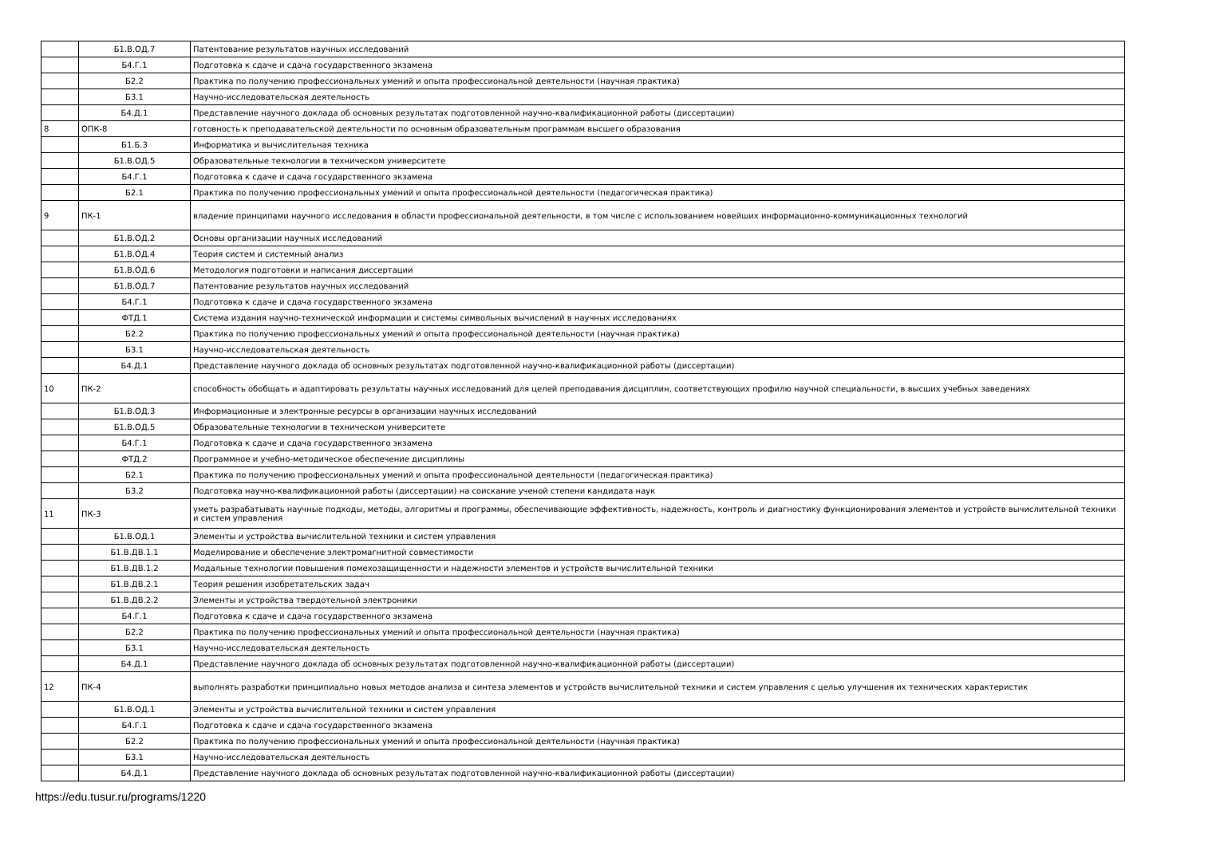| | Б1.В.ОД.7 | Патентование результатов научных исследований |
| | Б4.Г.1 | Подготовка к сдаче и сдача государственного экзамена |
| | Б2.2 | Практика по получению профессиональных умений и опыта профессиональной деятельности (научная практика) |
| | Б3.1 | Научно-исследовательская деятельность |
| | Б4.Д.1 | Представление научного доклада об основных результатах подготовленной научно-квалификационной работы (диссертации) |
| 8 | ОПК-8 | готовность к преподавательской деятельности по основным образовательным программам высшего образования |
| | Б1.Б.3 | Информатика и вычислительная техника |
| | Б1.В.ОД.5 | Образовательные технологии в техническом университете |
| | Б4.Г.1 | Подготовка к сдаче и сдача государственного экзамена |
| | Б2.1 | Практика по получению профессиональных умений и опыта профессиональной деятельности (педагогическая практика) |
| 9 | ПК-1 | владение принципами научного исследования в области профессиональной деятельности, в том числе с использованием новейших информационно-коммуникационных технологий |
| | Б1.В.ОД.2 | Основы организации научных исследований |
| | Б1.В.ОД.4 | Теория систем и системный анализ |
| | Б1.В.ОД.6 | Методология подготовки и написания диссертации |
| | Б1.В.ОД.7 | Патентование результатов научных исследований |
| | Б4.Г.1 | Подготовка к сдаче и сдача государственного экзамена |
| | ФТД.1 | Система издания научно-технической информации и системы символьных вычислений в научных исследованиях |
| | Б2.2 | Практика по получению профессиональных умений и опыта профессиональной деятельности (научная практика) |
| | Б3.1 | Научно-исследовательская деятельность |
| | Б4.Д.1 | Представление научного доклада об основных результатах подготовленной научно-квалификационной работы (диссертации) |
| 10 | ПК-2 | способность обобщать и адаптировать результаты научных исследований для целей преподавания дисциплин, соответствующих профилю научной специальности, в высших учебных заведениях |
| | Б1.В.ОД.3 | Информационные и электронные ресурсы в организации научных исследований |
| | Б1.В.ОД.5 | Образовательные технологии в техническом университете |
| | Б4.Г.1 | Подготовка к сдаче и сдача государственного экзамена |
| | ФТД.2 | Программное и учебно-методическое обеспечение дисциплины |
| | Б2.1 | Практика по получению профессиональных умений и опыта профессиональной деятельности (педагогическая практика) |
| | Б3.2 | Подготовка научно-квалификационной работы (диссертации) на соискание ученой степени кандидата наук |
| 11 | ПК-3 | уметь разрабатывать научные подходы, методы, алгоритмы и программы, обеспечивающие эффективность, надежность, контроль и диагностику функционирования элементов и устройств вычислительной техники и систем управления |
| | Б1.В.ОД.1 | Элементы и устройства вычислительной техники и систем управления |
| | Б1.В.ДВ.1.1 | Моделирование и обеспечение электромагнитной совместимости |
| | Б1.В.ДВ.1.2 | Модальные технологии повышения помехозащищенности и надежности элементов и устройств вычислительной техники |
| | Б1.В.ДВ.2.1 | Теория решения изобретательских задач |
| | Б1.В.ДВ.2.2 | Элементы и устройства твердотельной электроники |
| | Б4.Г.1 | Подготовка к сдаче и сдача государственного экзамена |
| | Б2.2 | Практика по получению профессиональных умений и опыта профессиональной деятельности (научная практика) |
| | Б3.1 | Научно-исследовательская деятельность |
| | Б4.Д.1 | Представление научного доклада об основных результатах подготовленной научно-квалификационной работы (диссертации) |
| 12 | ПК-4 | выполнять разработки принципиально новых методов анализа и синтеза элементов и устройств вычислительной техники и систем управления с целью улучшения их технических характеристик |
| | Б1.В.ОД.1 | Элементы и устройства вычислительной техники и систем управления |
| | Б4.Г.1 | Подготовка к сдаче и сдача государственного экзамена |
| | Б2.2 | Практика по получению профессиональных умений и опыта профессиональной деятельности (научная практика) |
| | Б3.1 | Научно-исследовательская деятельность |
| | Б4.Д.1 | Представление научного доклада об основных результатах подготовленной научно-квалификационной работы (диссертации) |
https://edu.tusur.ru/programs/1220